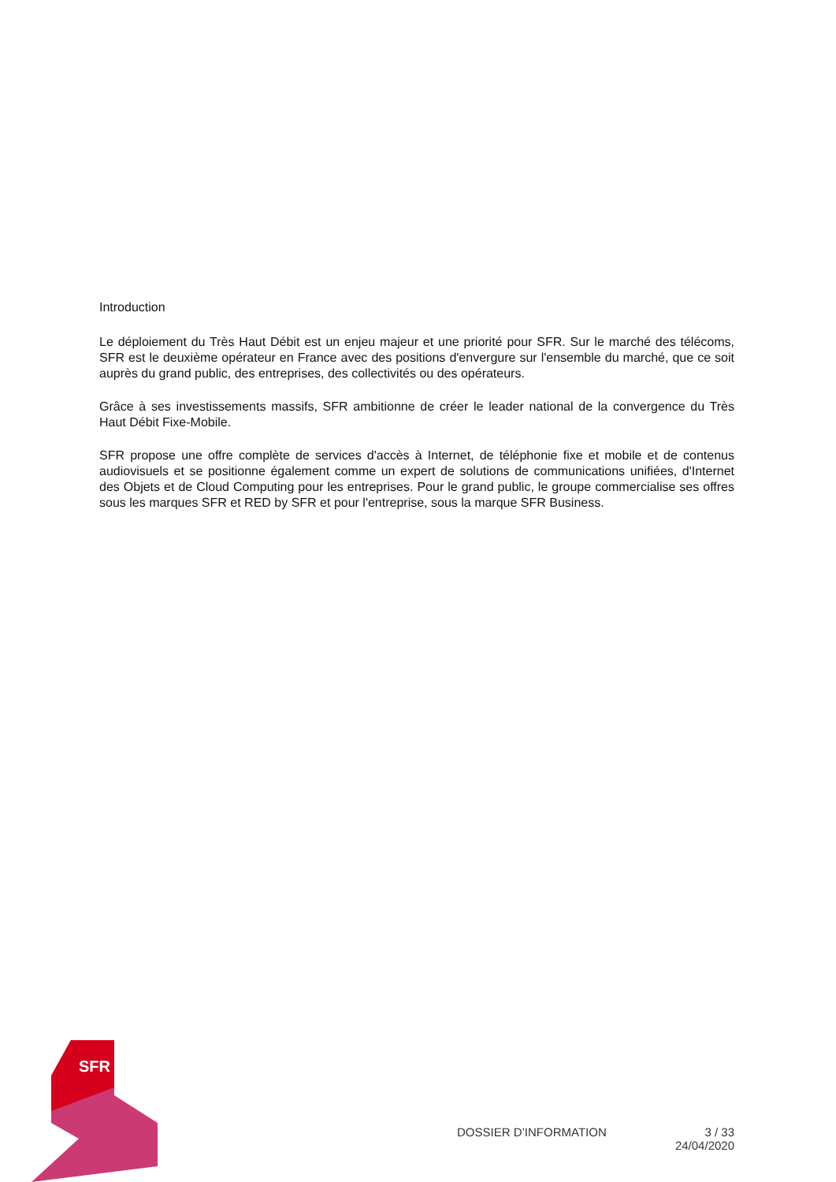Introduction
Le déploiement du Très Haut Débit est un enjeu majeur et une priorité pour SFR. Sur le marché des télécoms, SFR est le deuxième opérateur en France avec des positions d'envergure sur l'ensemble du marché, que ce soit auprès du grand public, des entreprises, des collectivités ou des opérateurs.
Grâce à ses investissements massifs, SFR ambitionne de créer le leader national de la convergence du Très Haut Débit Fixe-Mobile.
SFR propose une offre complète de services d'accès à Internet, de téléphonie fixe et mobile et de contenus audiovisuels et se positionne également comme un expert de solutions de communications unifiées, d'Internet des Objets et de Cloud Computing pour les entreprises. Pour le grand public, le groupe commercialise ses offres sous les marques SFR et RED by SFR et pour l'entreprise, sous la marque SFR Business.
SFR
DOSSIER D’INFORMATION 3 / 33
24/04/2020